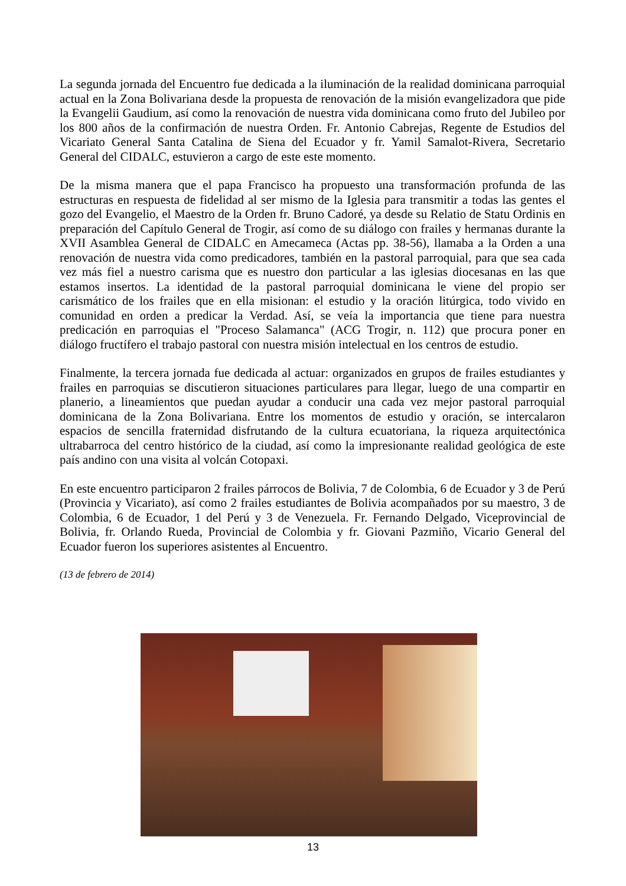La segunda jornada del Encuentro fue dedicada a la iluminación de la realidad dominicana parroquial actual en la Zona Bolivariana desde la propuesta de renovación de la misión evangelizadora que pide la Evangelii Gaudium, así como la renovación de nuestra vida dominicana como fruto del Jubileo por los 800 años de la confirmación de nuestra Orden. Fr. Antonio Cabrejas, Regente de Estudios del Vicariato General Santa Catalina de Siena del Ecuador y fr. Yamil Samalot-Rivera, Secretario General del CIDALC, estuvieron a cargo de este este momento.
De la misma manera que el papa Francisco ha propuesto una transformación profunda de las estructuras en respuesta de fidelidad al ser mismo de la Iglesia para transmitir a todas las gentes el gozo del Evangelio, el Maestro de la Orden fr. Bruno Cadoré, ya desde su Relatio de Statu Ordinis en preparación del Capítulo General de Trogir, así como de su diálogo con frailes y hermanas durante la XVII Asamblea General de CIDALC en Amecameca (Actas pp. 38-56), llamaba a la Orden a una renovación de nuestra vida como predicadores, también en la pastoral parroquial, para que sea cada vez más fiel a nuestro carisma que es nuestro don particular a las iglesias diocesanas en las que estamos insertos. La identidad de la pastoral parroquial dominicana le viene del propio ser carismático de los frailes que en ella misionan: el estudio y la oración litúrgica, todo vivido en comunidad en orden a predicar la Verdad. Así, se veía la importancia que tiene para nuestra predicación en parroquias el "Proceso Salamanca" (ACG Trogir, n. 112) que procura poner en diálogo fructífero el trabajo pastoral con nuestra misión intelectual en los centros de estudio.
Finalmente, la tercera jornada fue dedicada al actuar: organizados en grupos de frailes estudiantes y frailes en parroquias se discutieron situaciones particulares para llegar, luego de una compartir en planerio, a lineamientos que puedan ayudar a conducir una cada vez mejor pastoral parroquial dominicana de la Zona Bolivariana. Entre los momentos de estudio y oración, se intercalaron espacios de sencilla fraternidad disfrutando de la cultura ecuatoriana, la riqueza arquitectónica ultrabarroca del centro histórico de la ciudad, así como la impresionante realidad geológica de este país andino con una visita al volcán Cotopaxi.
En este encuentro participaron 2 frailes párrocos de Bolivia, 7 de Colombia, 6 de Ecuador y 3 de Perú (Provincia y Vicariato), así como 2 frailes estudiantes de Bolivia acompañados por su maestro, 3 de Colombia, 6 de Ecuador, 1 del Perú y 3 de Venezuela. Fr. Fernando Delgado, Viceprovincial de Bolivia, fr. Orlando Rueda, Provincial de Colombia y fr. Giovani Pazmiño, Vicario General del Ecuador fueron los superiores asistentes al Encuentro.
(13 de febrero de 2014)
13